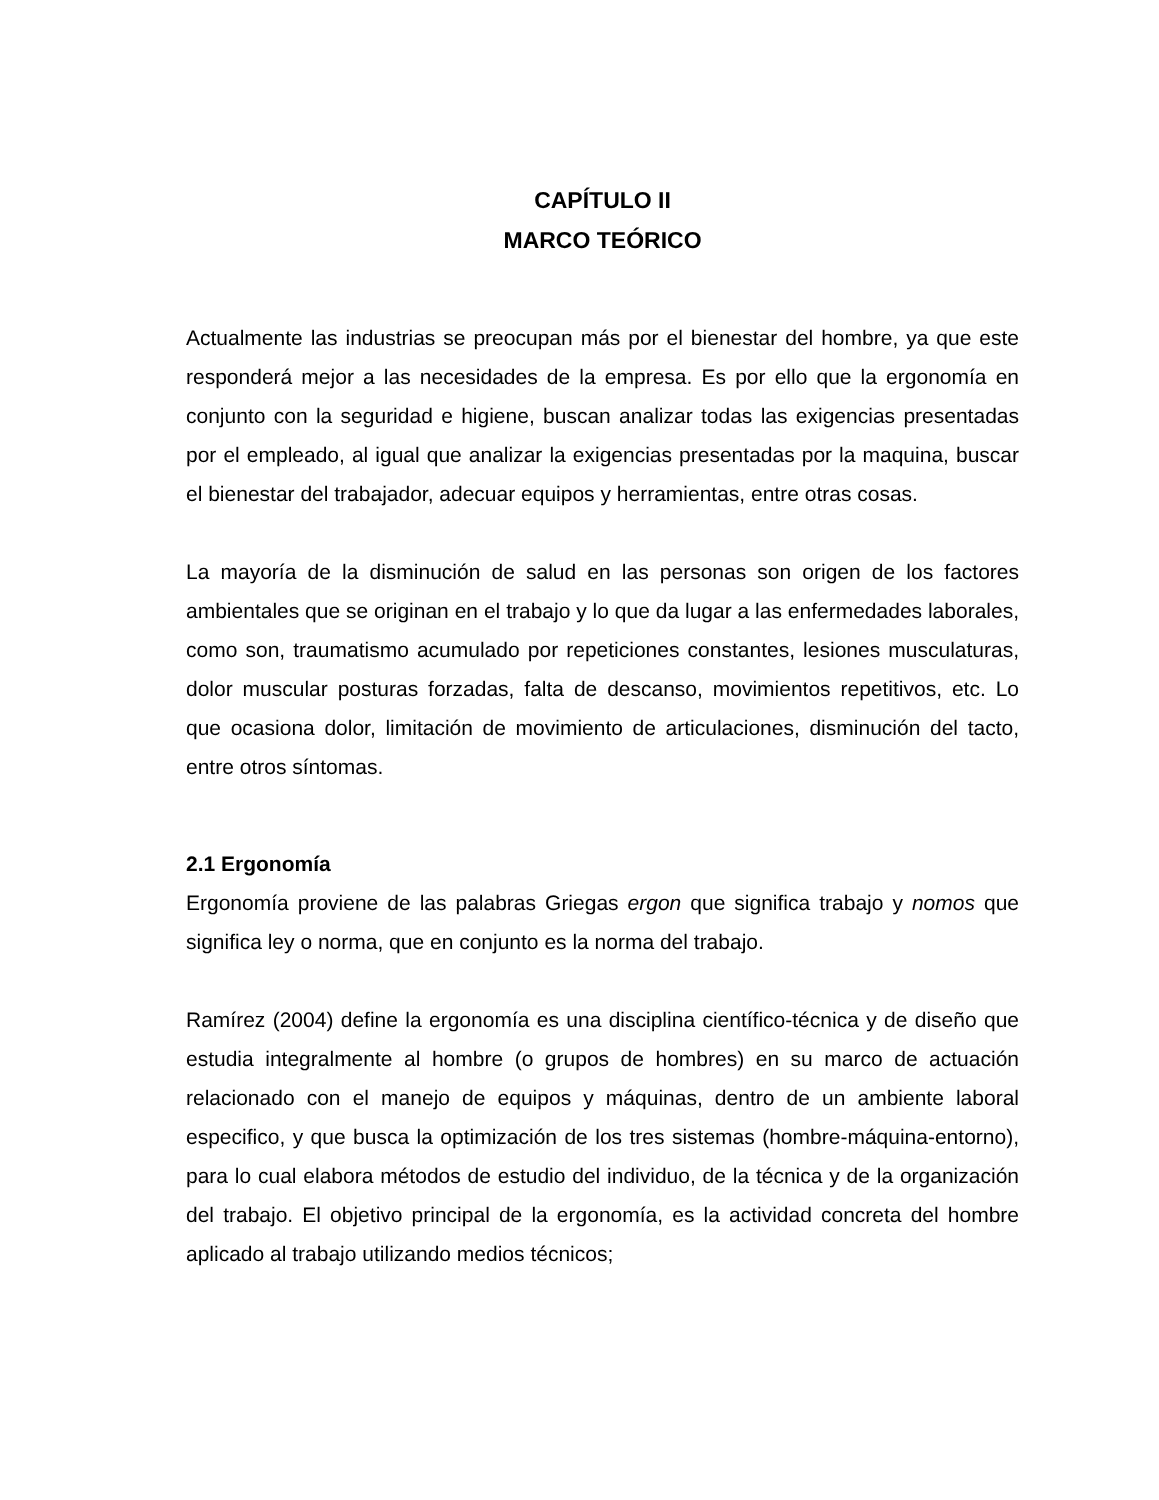CAPÍTULO II
MARCO TEÓRICO
Actualmente las industrias se preocupan más por el bienestar del hombre, ya que este responderá mejor a las necesidades de la empresa. Es por ello que la ergonomía en conjunto con la seguridad e higiene, buscan analizar todas las exigencias presentadas por el empleado, al igual que analizar la exigencias presentadas por la maquina, buscar el bienestar del trabajador, adecuar equipos y herramientas, entre otras cosas.
La mayoría de la disminución de salud en las personas son origen de los factores ambientales que se originan en el trabajo y lo que da lugar a las enfermedades laborales, como son, traumatismo acumulado por repeticiones constantes, lesiones musculaturas, dolor muscular posturas forzadas, falta de descanso, movimientos repetitivos, etc. Lo que ocasiona dolor, limitación de movimiento de articulaciones, disminución del tacto, entre otros síntomas.
2.1 Ergonomía
Ergonomía proviene de las palabras Griegas ergon que significa trabajo y nomos que significa ley o norma, que en conjunto es la norma del trabajo.
Ramírez (2004) define la ergonomía es una disciplina científico-técnica y de diseño que estudia integralmente al hombre (o grupos de hombres) en su marco de actuación relacionado con el manejo de equipos y máquinas, dentro de un ambiente laboral especifico, y que busca la optimización de los tres sistemas (hombre-máquina-entorno), para lo cual elabora métodos de estudio del individuo, de la técnica y de la organización del trabajo. El objetivo principal de la ergonomía, es la actividad concreta del hombre aplicado al trabajo utilizando medios técnicos;